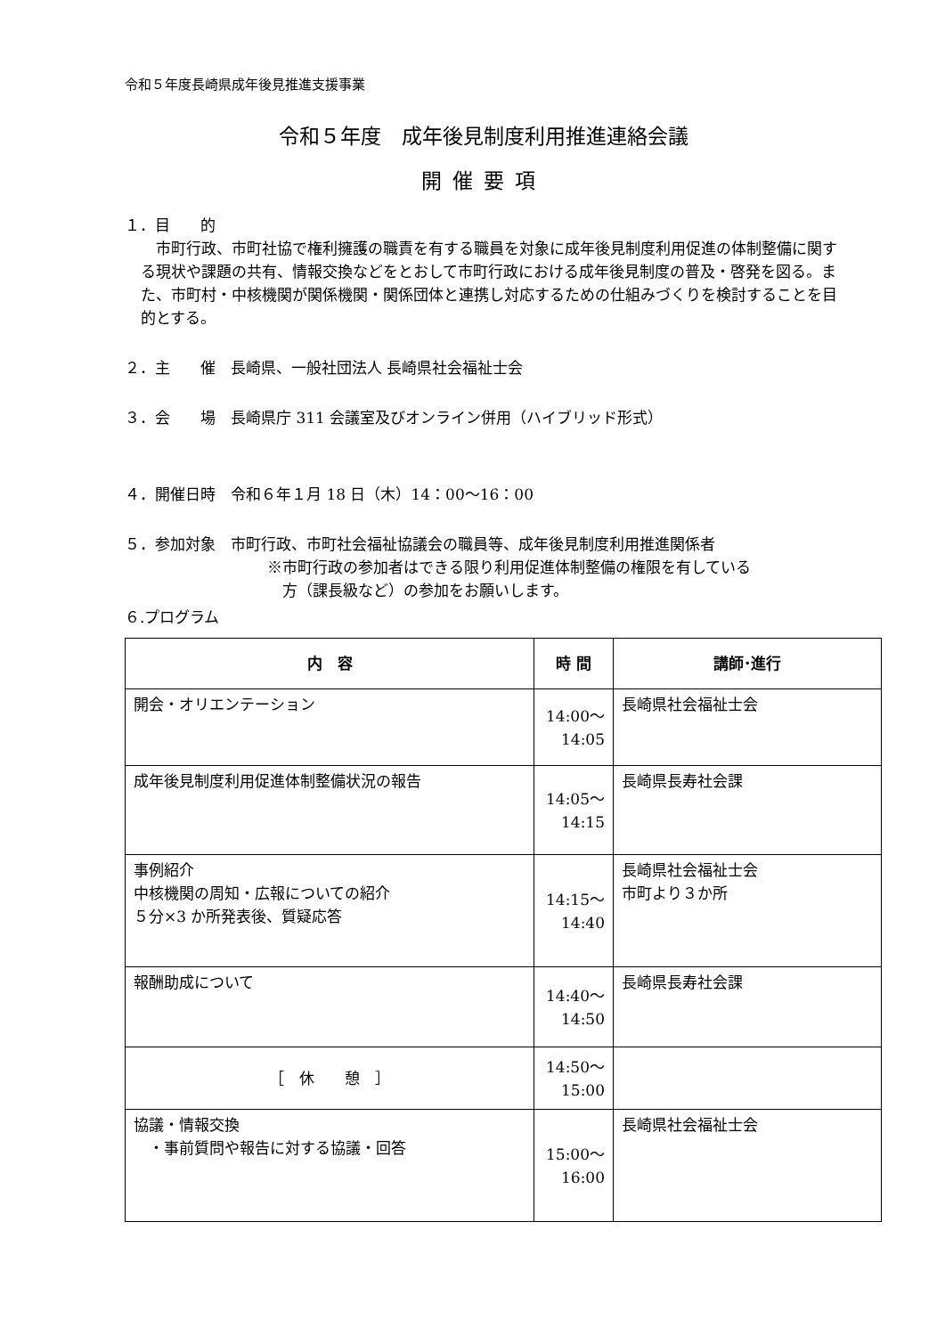令和５年度長崎県成年後見推進支援事業
令和５年度　成年後見制度利用推進連絡会議
開催要項
１．目　　的
　市町行政、市町社協で権利擁護の職責を有する職員を対象に成年後見制度利用促進の体制整備に関する現状や課題の共有、情報交換などをとおして市町行政における成年後見制度の普及・啓発を図る。また、市町村・中核機関が関係機関・関係団体と連携し対応するための仕組みづくりを検討することを目的とする。
２．主　　催　長崎県、一般社団法人 長崎県社会福祉士会
３．会　　場　長崎県庁 311 会議室及びオンライン併用（ハイブリッド形式）
４．開催日時　令和６年１月 18 日（木）14：00～16：00
５．参加対象　市町行政、市町社会福祉協議会の職員等、成年後見制度利用推進関係者
※市町行政の参加者はできる限り利用促進体制整備の権限を有している
　方（課長級など）の参加をお願いします。
６.プログラム
| 内 容 | 時 間 | 講師･進行 |
| --- | --- | --- |
| 開会・オリエンテーション | 14:00～ 14:05 | 長崎県社会福祉士会 |
| 成年後見制度利用促進体制整備状況の報告 | 14:05～ 14:15 | 長崎県長寿社会課 |
| 事例紹介 中核機関の周知・広報についての紹介 ５分×3 か所発表後、質疑応答 | 14:15～ 14:40 | 長崎県社会福祉士会 市町より３か所 |
| 報酬助成について | 14:40～ 14:50 | 長崎県長寿社会課 |
| ［ 休 憩 ］ | 14:50～ 15:00 | |
| 協議・情報交換 ・事前質問や報告に対する協議・回答 | 15:00～ 16:00 | 長崎県社会福祉士会 |